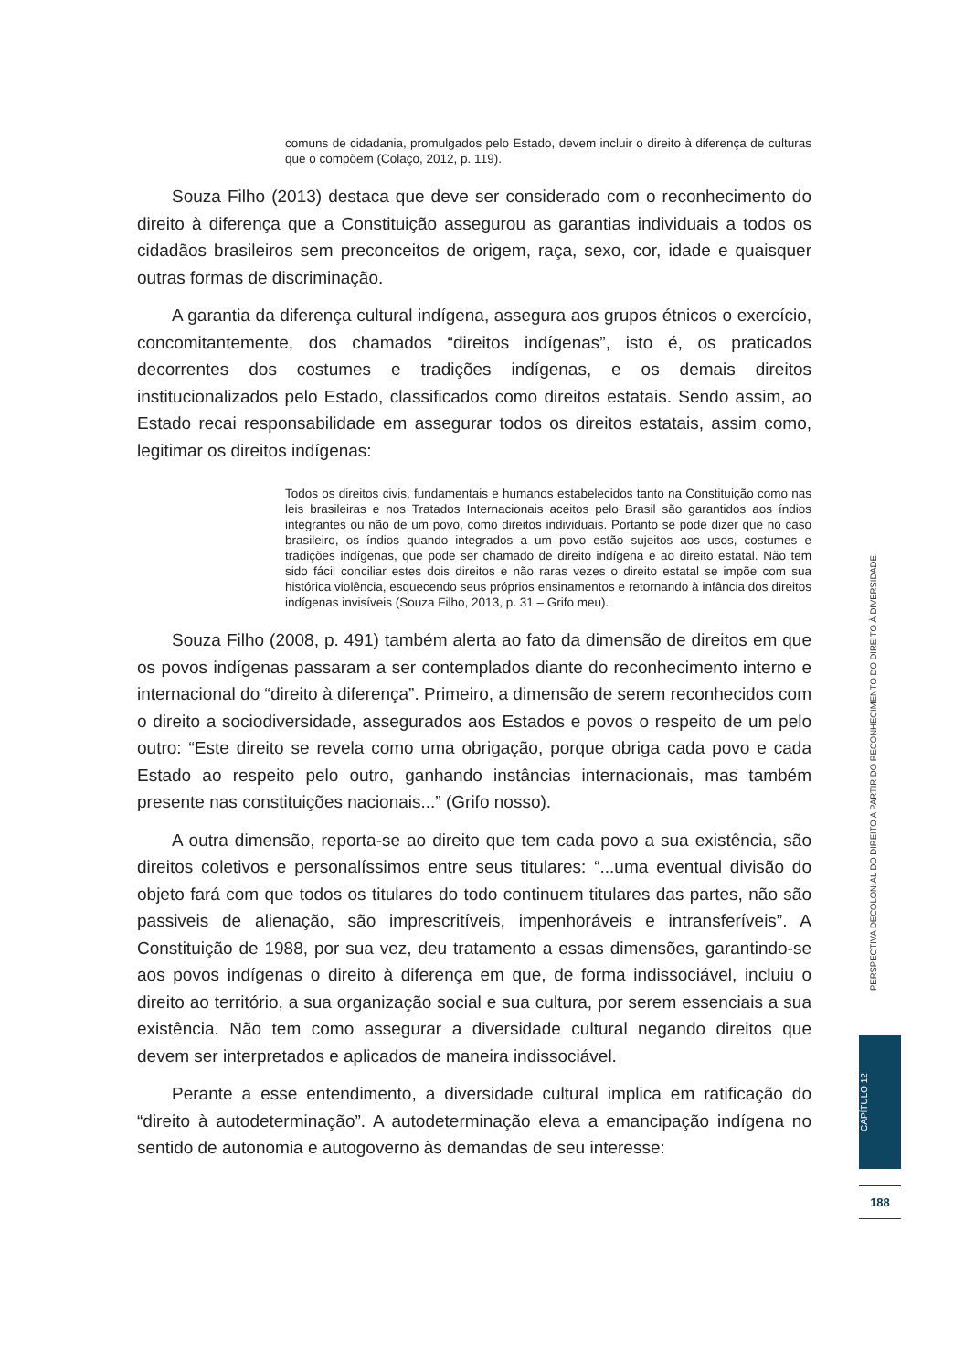comuns de cidadania, promulgados pelo Estado, devem incluir o direito à diferença de culturas que o compõem (Colaço, 2012, p. 119).
Souza Filho (2013) destaca que deve ser considerado com o reconhecimento do direito à diferença que a Constituição assegurou as garantias individuais a todos os cidadãos brasileiros sem preconceitos de origem, raça, sexo, cor, idade e quaisquer outras formas de discriminação.
A garantia da diferença cultural indígena, assegura aos grupos étnicos o exercício, concomitantemente, dos chamados “direitos indígenas”, isto é, os praticados decorrentes dos costumes e tradições indígenas, e os demais direitos institucionalizados pelo Estado, classificados como direitos estatais. Sendo assim, ao Estado recai responsabilidade em assegurar todos os direitos estatais, assim como, legitimar os direitos indígenas:
Todos os direitos civis, fundamentais e humanos estabelecidos tanto na Constituição como nas leis brasileiras e nos Tratados Internacionais aceitos pelo Brasil são garantidos aos índios integrantes ou não de um povo, como direitos individuais. Portanto se pode dizer que no caso brasileiro, os índios quando integrados a um povo estão sujeitos aos usos, costumes e tradições indígenas, que pode ser chamado de direito indígena e ao direito estatal. Não tem sido fácil conciliar estes dois direitos e não raras vezes o direito estatal se impõe com sua histórica violência, esquecendo seus próprios ensinamentos e retornando à infância dos direitos indígenas invisíveis (Souza Filho, 2013, p. 31 – Grifo meu).
Souza Filho (2008, p. 491) também alerta ao fato da dimensão de direitos em que os povos indígenas passaram a ser contemplados diante do reconhecimento interno e internacional do “direito à diferença”. Primeiro, a dimensão de serem reconhecidos com o direito a sociodiversidade, assegurados aos Estados e povos o respeito de um pelo outro: “Este direito se revela como uma obrigação, porque obriga cada povo e cada Estado ao respeito pelo outro, ganhando instâncias internacionais, mas também presente nas constituições nacionais...” (Grifo nosso).
A outra dimensão, reporta-se ao direito que tem cada povo a sua existência, são direitos coletivos e personalíssimos entre seus titulares: “...uma eventual divisão do objeto fará com que todos os titulares do todo continuem titulares das partes, não são passiveis de alienação, são imprescritíveis, impenhoráveis e intransferíveis”. A Constituição de 1988, por sua vez, deu tratamento a essas dimensões, garantindo-se aos povos indígenas o direito à diferença em que, de forma indissociável, incluiu o direito ao território, a sua organização social e sua cultura, por serem essenciais a sua existência. Não tem como assegurar a diversidade cultural negando direitos que devem ser interpretados e aplicados de maneira indissociável.
Perante a esse entendimento, a diversidade cultural implica em ratificação do “direito à autodeterminação”. A autodeterminação eleva a emancipação indígena no sentido de autonomia e autogoverno às demandas de seu interesse:
PERSPECTIVA DECOLONIAL DO DIREITO A PARTIR DO RECONHECIMENTO DO DIREITO À DIVERSIDADE
CAPÍTULO 12
188